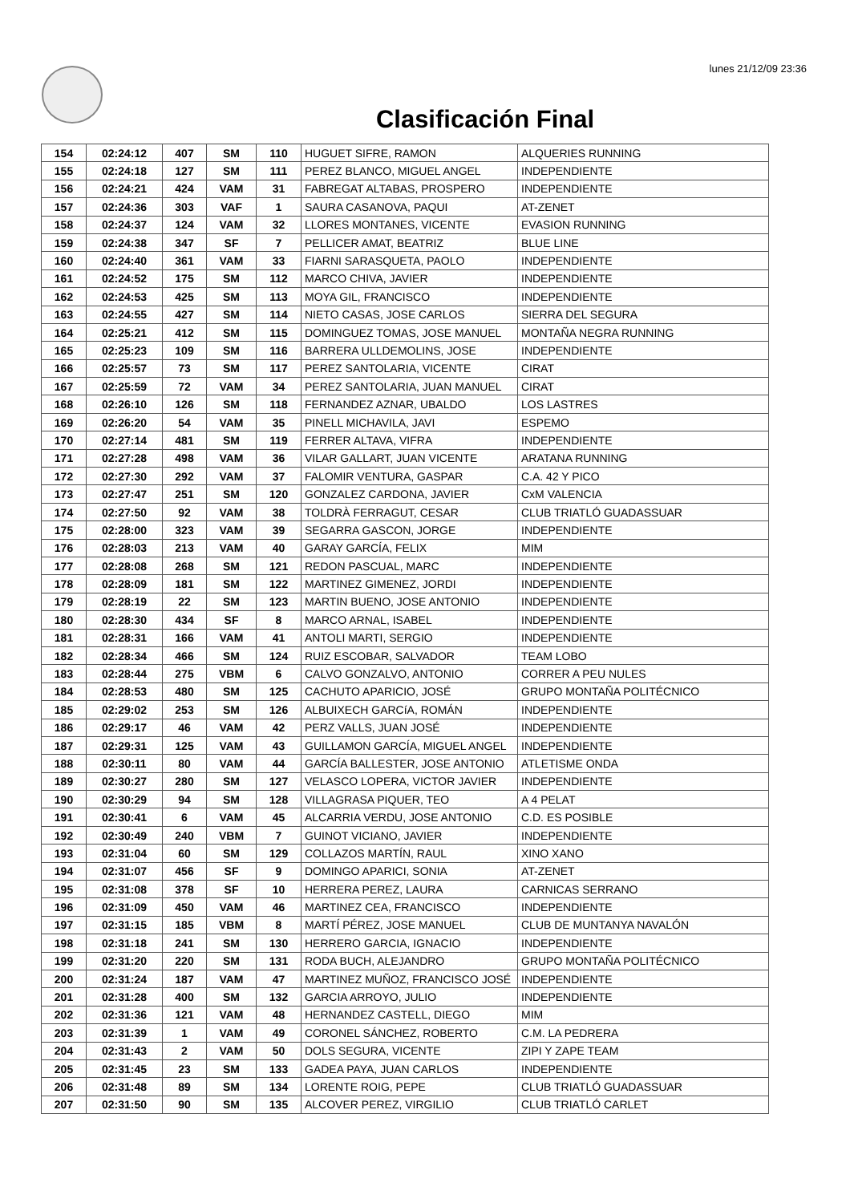lunes 21/12/09 23:36
Clasificación Final
| 154 | 02:24:12 | 407 | SM | 110 | HUGUET SIFRE, RAMON | ALQUERIES RUNNING |
| 155 | 02:24:18 | 127 | SM | 111 | PEREZ BLANCO, MIGUEL ANGEL | INDEPENDIENTE |
| 156 | 02:24:21 | 424 | VAM | 31 | FABREGAT ALTABAS, PROSPERO | INDEPENDIENTE |
| 157 | 02:24:36 | 303 | VAF | 1 | SAURA CASANOVA, PAQUI | AT-ZENET |
| 158 | 02:24:37 | 124 | VAM | 32 | LLORES MONTANES, VICENTE | EVASION RUNNING |
| 159 | 02:24:38 | 347 | SF | 7 | PELLICER AMAT, BEATRIZ | BLUE LINE |
| 160 | 02:24:40 | 361 | VAM | 33 | FIARNI SARASQUETA, PAOLO | INDEPENDIENTE |
| 161 | 02:24:52 | 175 | SM | 112 | MARCO CHIVA, JAVIER | INDEPENDIENTE |
| 162 | 02:24:53 | 425 | SM | 113 | MOYA GIL, FRANCISCO | INDEPENDIENTE |
| 163 | 02:24:55 | 427 | SM | 114 | NIETO CASAS, JOSE CARLOS | SIERRA DEL SEGURA |
| 164 | 02:25:21 | 412 | SM | 115 | DOMINGUEZ TOMAS, JOSE MANUEL | MONTAÑA NEGRA RUNNING |
| 165 | 02:25:23 | 109 | SM | 116 | BARRERA ULLDEMOLINS, JOSE | INDEPENDIENTE |
| 166 | 02:25:57 | 73 | SM | 117 | PEREZ SANTOLARIA, VICENTE | CIRAT |
| 167 | 02:25:59 | 72 | VAM | 34 | PEREZ SANTOLARIA, JUAN MANUEL | CIRAT |
| 168 | 02:26:10 | 126 | SM | 118 | FERNANDEZ AZNAR, UBALDO | LOS LASTRES |
| 169 | 02:26:20 | 54 | VAM | 35 | PINELL MICHAVILA, JAVI | ESPEMO |
| 170 | 02:27:14 | 481 | SM | 119 | FERRER ALTAVA, VIFRA | INDEPENDIENTE |
| 171 | 02:27:28 | 498 | VAM | 36 | VILAR GALLART, JUAN VICENTE | ARATANA RUNNING |
| 172 | 02:27:30 | 292 | VAM | 37 | FALOMIR VENTURA, GASPAR | C.A. 42 Y PICO |
| 173 | 02:27:47 | 251 | SM | 120 | GONZALEZ CARDONA, JAVIER | CxM VALENCIA |
| 174 | 02:27:50 | 92 | VAM | 38 | TOLDRÀ FERRAGUT, CESAR | CLUB TRIATLÓ GUADASSUAR |
| 175 | 02:28:00 | 323 | VAM | 39 | SEGARRA GASCON, JORGE | INDEPENDIENTE |
| 176 | 02:28:03 | 213 | VAM | 40 | GARAY GARCÍA, FELIX | MIM |
| 177 | 02:28:08 | 268 | SM | 121 | REDON PASCUAL, MARC | INDEPENDIENTE |
| 178 | 02:28:09 | 181 | SM | 122 | MARTINEZ GIMENEZ, JORDI | INDEPENDIENTE |
| 179 | 02:28:19 | 22 | SM | 123 | MARTIN BUENO, JOSE ANTONIO | INDEPENDIENTE |
| 180 | 02:28:30 | 434 | SF | 8 | MARCO ARNAL, ISABEL | INDEPENDIENTE |
| 181 | 02:28:31 | 166 | VAM | 41 | ANTOLI MARTI, SERGIO | INDEPENDIENTE |
| 182 | 02:28:34 | 466 | SM | 124 | RUIZ ESCOBAR, SALVADOR | TEAM LOBO |
| 183 | 02:28:44 | 275 | VBM | 6 | CALVO GONZALVO, ANTONIO | CORRER A PEU NULES |
| 184 | 02:28:53 | 480 | SM | 125 | CACHUTO APARICIO, JOSÉ | GRUPO MONTAÑA POLITÉCNICO |
| 185 | 02:29:02 | 253 | SM | 126 | ALBUIXECH GARCíA, ROMÁN | INDEPENDIENTE |
| 186 | 02:29:17 | 46 | VAM | 42 | PERZ VALLS, JUAN JOSÉ | INDEPENDIENTE |
| 187 | 02:29:31 | 125 | VAM | 43 | GUILLAMON GARCÍA, MIGUEL ANGEL | INDEPENDIENTE |
| 188 | 02:30:11 | 80 | VAM | 44 | GARCÍA BALLESTER, JOSE ANTONIO | ATLETISME ONDA |
| 189 | 02:30:27 | 280 | SM | 127 | VELASCO LOPERA, VICTOR JAVIER | INDEPENDIENTE |
| 190 | 02:30:29 | 94 | SM | 128 | VILLAGRASA PIQUER, TEO | A 4 PELAT |
| 191 | 02:30:41 | 6 | VAM | 45 | ALCARRIA VERDU, JOSE ANTONIO | C.D. ES POSIBLE |
| 192 | 02:30:49 | 240 | VBM | 7 | GUINOT VICIANO, JAVIER | INDEPENDIENTE |
| 193 | 02:31:04 | 60 | SM | 129 | COLLAZOS MARTÍN, RAUL | XINO XANO |
| 194 | 02:31:07 | 456 | SF | 9 | DOMINGO APARICI, SONIA | AT-ZENET |
| 195 | 02:31:08 | 378 | SF | 10 | HERRERA PEREZ, LAURA | CARNICAS SERRANO |
| 196 | 02:31:09 | 450 | VAM | 46 | MARTINEZ CEA, FRANCISCO | INDEPENDIENTE |
| 197 | 02:31:15 | 185 | VBM | 8 | MARTÍ PÉREZ, JOSE MANUEL | CLUB DE MUNTANYA NAVALÓN |
| 198 | 02:31:18 | 241 | SM | 130 | HERRERO GARCIA, IGNACIO | INDEPENDIENTE |
| 199 | 02:31:20 | 220 | SM | 131 | RODA BUCH, ALEJANDRO | GRUPO MONTAÑA POLITÉCNICO |
| 200 | 02:31:24 | 187 | VAM | 47 | MARTINEZ MUÑOZ, FRANCISCO JOSÉ | INDEPENDIENTE |
| 201 | 02:31:28 | 400 | SM | 132 | GARCIA ARROYO, JULIO | INDEPENDIENTE |
| 202 | 02:31:36 | 121 | VAM | 48 | HERNANDEZ CASTELL, DIEGO | MIM |
| 203 | 02:31:39 | 1 | VAM | 49 | CORONEL SÁNCHEZ, ROBERTO | C.M. LA PEDRERA |
| 204 | 02:31:43 | 2 | VAM | 50 | DOLS SEGURA, VICENTE | ZIPI Y ZAPE TEAM |
| 205 | 02:31:45 | 23 | SM | 133 | GADEA PAYA, JUAN CARLOS | INDEPENDIENTE |
| 206 | 02:31:48 | 89 | SM | 134 | LORENTE ROIG, PEPE | CLUB TRIATLÓ GUADASSUAR |
| 207 | 02:31:50 | 90 | SM | 135 | ALCOVER PEREZ, VIRGILIO | CLUB TRIATLÓ CARLET |